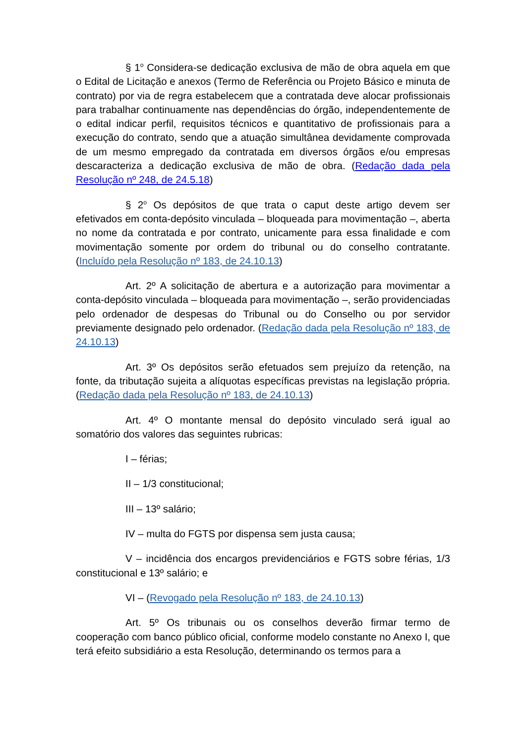§ 1<sup>o</sup> Considera-se dedicação exclusiva de mão de obra aquela em que o Edital de Licitação e anexos (Termo de Referência ou Projeto Básico e minuta de contrato) por via de regra estabelecem que a contratada deve alocar profissionais para trabalhar continuamente nas dependências do órgão, independentemente de o edital indicar perfil, requisitos técnicos e quantitativo de profissionais para a execução do contrato, sendo que a atuação simultânea devidamente comprovada de um mesmo empregado da contratada em diversos órgãos e/ou empresas descaracteriza a dedicação exclusiva de mão de obra. (Redação dada pela Resolução nº 248, de 24.5.18)
§ 2<sup>o</sup> Os depósitos de que trata o caput deste artigo devem ser efetivados em conta-depósito vinculada – bloqueada para movimentação –, aberta no nome da contratada e por contrato, unicamente para essa finalidade e com movimentação somente por ordem do tribunal ou do conselho contratante. (Incluído pela Resolução nº 183, de 24.10.13)
Art. 2º A solicitação de abertura e a autorização para movimentar a conta-depósito vinculada – bloqueada para movimentação –, serão providenciadas pelo ordenador de despesas do Tribunal ou do Conselho ou por servidor previamente designado pelo ordenador. (Redação dada pela Resolução nº 183, de 24.10.13)
Art. 3º Os depósitos serão efetuados sem prejuízo da retenção, na fonte, da tributação sujeita a alíquotas específicas previstas na legislação própria. (Redação dada pela Resolução nº 183, de 24.10.13)
Art. 4º O montante mensal do depósito vinculado será igual ao somatório dos valores das seguintes rubricas:
I – férias;
II – 1/3 constitucional;
III – 13º salário;
IV – multa do FGTS por dispensa sem justa causa;
V – incidência dos encargos previdenciários e FGTS sobre férias, 1/3 constitucional e 13º salário; e
VI – (Revogado pela Resolução nº 183, de 24.10.13)
Art. 5º Os tribunais ou os conselhos deverão firmar termo de cooperação com banco público oficial, conforme modelo constante no Anexo I, que terá efeito subsidiário a esta Resolução, determinando os termos para a